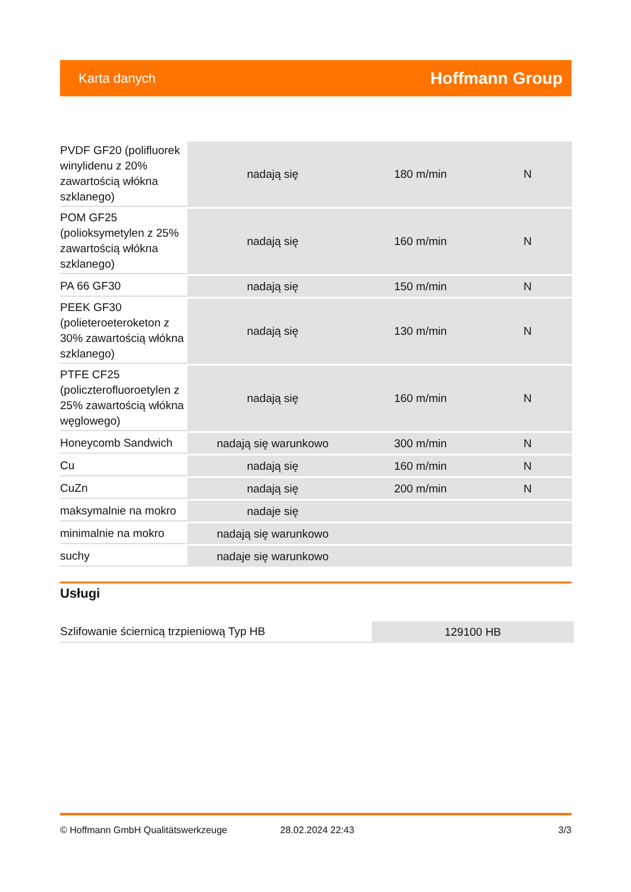Karta danych Hoffmann Group
| PVDF GF20 (polifluorek winylidenu z 20% zawartością włókna szklanego) | nadają się | 180 m/min | N |
| POM GF25 (polioksymetylen z 25% zawartością włókna szklanego) | nadają się | 160 m/min | N |
| PA 66 GF30 | nadają się | 150 m/min | N |
| PEEK GF30 (polieteroeteroketon z 30% zawartością włókna szklanego) | nadają się | 130 m/min | N |
| PTFE CF25 (policzterofluoroetylen z 25% zawartością włókna węglowego) | nadają się | 160 m/min | N |
| Honeycomb Sandwich | nadają się warunkowo | 300 m/min | N |
| Cu | nadają się | 160 m/min | N |
| CuZn | nadają się | 200 m/min | N |
| maksymalnie na mokro | nadaje się | | |
| minimalnie na mokro | nadają się warunkowo | | |
| suchy | nadaje się warunkowo | | |
Usługi
| Szlifowanie ściernicą trzpieniową Typ HB | 129100 HB |
© Hoffmann GmbH Qualitätswerkzeuge 28.02.2024 22:43 3/3